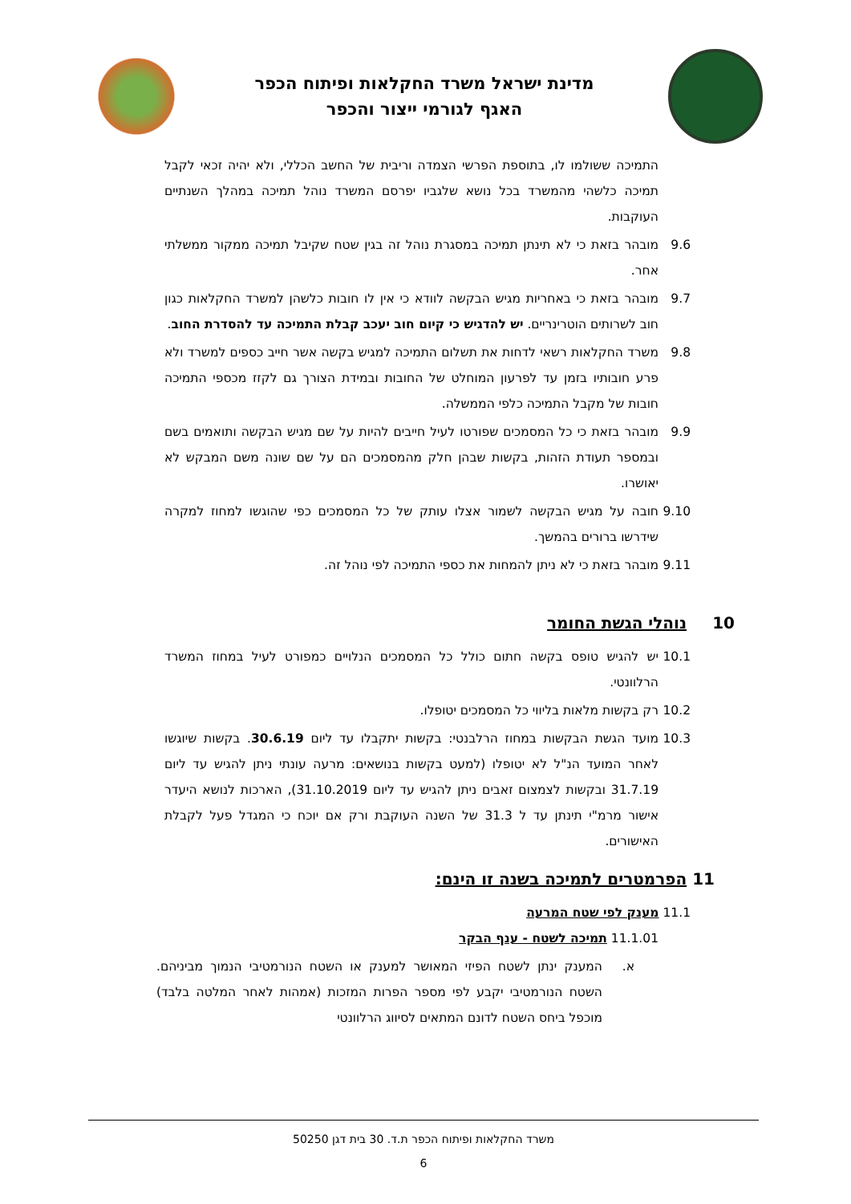מדינת ישראל משרד החקלאות ופיתוח הכפר
האגף לגורמי ייצור והכפר
התמיכה ששולמו לו, בתוספת הפרשי הצמדה וריבית של החשב הכללי, ולא יהיה זכאי לקבל תמיכה כלשהי מהמשרד בכל נושא שלגביו יפרסם המשרד נוהל תמיכה במהלך השנתיים העוקבות.
9.6 מובהר בזאת כי לא תינתן תמיכה במסגרת נוהל זה בגין שטח שקיבל תמיכה ממקור ממשלתי אחר.
9.7 מובהר בזאת כי באחריות מגיש הבקשה לוודא כי אין לו חובות כלשהן למשרד החקלאות כגון חוב לשרותים הוטרינריים. יש להדגיש כי קיום חוב יעכב קבלת התמיכה עד להסדרת החוב.
9.8 משרד החקלאות רשאי לדחות את תשלום התמיכה למגיש בקשה אשר חייב כספים למשרד ולא פרע חובותיו בזמן עד לפרעון המוחלט של החובות ובמידת הצורך גם לקזז מכספי התמיכה חובות של מקבל התמיכה כלפי הממשלה.
9.9 מובהר בזאת כי כל המסמכים שפורטו לעיל חייבים להיות על שם מגיש הבקשה ותואמים בשם ובמספר תעודת הזהות, בקשות שבהן חלק מהמסמכים הם על שם שונה משם המבקש לא יאושרו.
9.10 חובה על מגיש הבקשה לשמור אצלו עותק של כל המסמכים כפי שהוגשו למחוז למקרה שידרשו ברורים בהמשך.
9.11 מובהר בזאת כי לא ניתן להמחות את כספי התמיכה לפי נוהל זה.
10 נוהלי הגשת החומר
10.1 יש להגיש טופס בקשה חתום כולל כל המסמכים הנלויים כמפורט לעיל במחוז המשרד הרלוונטי.
10.2 רק בקשות מלאות בליווי כל המסמכים יטופלו.
10.3 מועד הגשת הבקשות במחוז הרלבנטי: בקשות יתקבלו עד ליום 30.6.19. בקשות שיוגשו לאחר המועד הנ"ל לא יטופלו (למעט בקשות בנושאים: מרעה עונתי ניתן להגיש עד ליום 31.7.19 ובקשות לצמצום זאבים ניתן להגיש עד ליום 31.10.2019), הארכות לנושא היעדר אישור מרמ"י תינתן עד ל 31.3 של השנה העוקבת ורק אם יוכח כי המגדל פעל לקבלת האישורים.
11 הפרמטרים לתמיכה בשנה זו הינם:
11.1 מענק לפי שטח המרעה
11.1.01 תמיכה לשטח - ענף הבקר
א. המענק ינתן לשטח הפיזי המאושר למענק או השטח הנורמטיבי הנמוך מביניהם. השטח הנורמטיבי יקבע לפי מספר הפרות המזכות (אמהות לאחר המלטה בלבד) מוכפל ביחס השטח לדונם המתאים לסיווג הרלוונטי
משרד החקלאות ופיתוח הכפר ת.ד. 30 בית דגן 50250
6